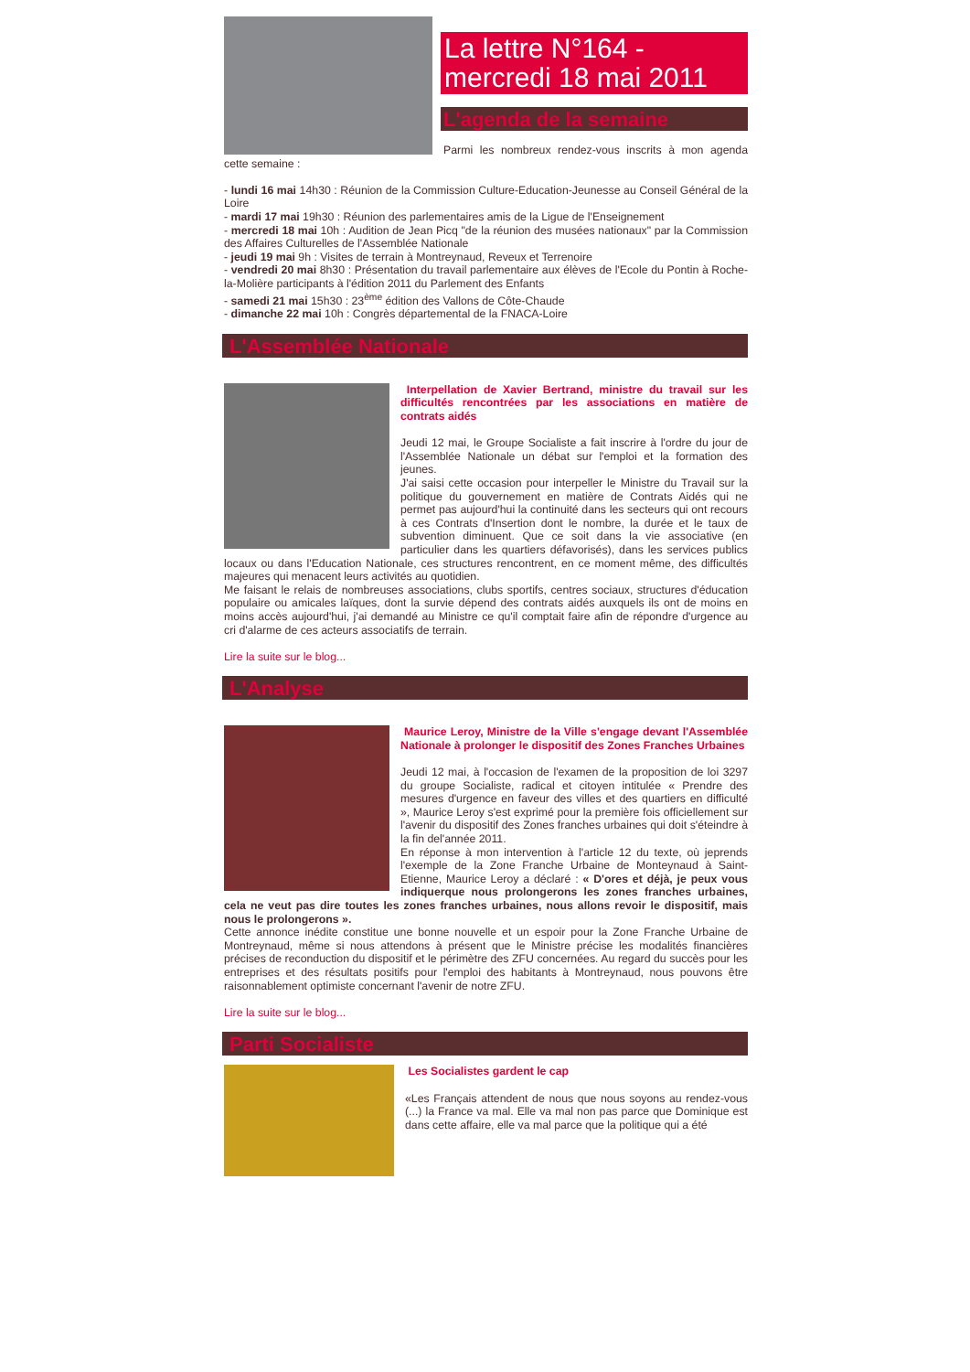La lettre N°164 -
mercredi 18 mai 2011
L'agenda de la semaine
Parmi les nombreux rendez-vous inscrits à mon agenda cette semaine :
- lundi 16 mai 14h30 : Réunion de la Commission Culture-Education-Jeunesse au Conseil Général de la Loire
- mardi 17 mai 19h30 : Réunion des parlementaires amis de la Ligue de l'Enseignement
- mercredi 18 mai 10h : Audition de Jean Picq "de la réunion des musées nationaux" par la Commission des Affaires Culturelles de l'Assemblée Nationale
- jeudi 19 mai 9h : Visites de terrain à Montreynaud, Reveux et Terrenoire
- vendredi 20 mai 8h30 : Présentation du travail parlementaire aux élèves de l'Ecole du Pontin à Roche-la-Molière participants à l'édition 2011 du Parlement des Enfants
- samedi 21 mai 15h30 : 23<sup>ème</sup> édition des Vallons de Côte-Chaude
- dimanche 22 mai 10h : Congrès départemental de la FNACA-Loire
L'Assemblée Nationale
Interpellation de Xavier Bertrand, ministre du travail sur les difficultés rencontrées par les associations en matière de contrats aidés
Jeudi 12 mai, le Groupe Socialiste a fait inscrire à l'ordre du jour de l'Assemblée Nationale un débat sur l'emploi et la formation des jeunes.
J'ai saisi cette occasion pour interpeller le Ministre du Travail sur la politique du gouvernement en matière de Contrats Aidés qui ne permet pas aujourd'hui la continuité dans les secteurs qui ont recours à ces Contrats d'Insertion dont le nombre, la durée et le taux de subvention diminuent. Que ce soit dans la vie associative (en particulier dans les quartiers défavorisés), dans les services publics locaux ou dans l'Education Nationale, ces structures rencontrent, en ce moment même, des difficultés majeures qui menacent leurs activités au quotidien.
Me faisant le relais de nombreuses associations, clubs sportifs, centres sociaux, structures d'éducation populaire ou amicales laïques, dont la survie dépend des contrats aidés auxquels ils ont de moins en moins accès aujourd'hui, j'ai demandé au Ministre ce qu'il comptait faire afin de répondre d'urgence au cri d'alarme de ces acteurs associatifs de terrain.
Lire la suite sur le blog...
L'Analyse
Maurice Leroy, Ministre de la Ville s'engage devant l'Assemblée Nationale à prolonger le dispositif des Zones Franches Urbaines
Jeudi 12 mai, à l'occasion de l'examen de la proposition de loi 3297 du groupe Socialiste, radical et citoyen intitulée « Prendre des mesures d'urgence en faveur des villes et des quartiers en difficulté », Maurice Leroy s'est exprimé pour la première fois officiellement sur l'avenir du dispositif des Zones franches urbaines qui doit s'éteindre à la fin del'année 2011.
En réponse à mon intervention à l'article 12 du texte, où jeprends l'exemple de la Zone Franche Urbaine de Monteynaud à Saint-Etienne, Maurice Leroy a déclaré : « D'ores et déjà, je peux vous indiquerque nous prolongerons les zones franches urbaines, cela ne veut pas dire toutes les zones franches urbaines, nous allons revoir le dispositif, mais nous le prolongerons ».
Cette annonce inédite constitue une bonne nouvelle et un espoir pour la Zone Franche Urbaine de Montreynaud, même si nous attendons à présent que le Ministre précise les modalités financières précises de reconduction du dispositif et le périmètre des ZFU concernées. Au regard du succès pour les entreprises et des résultats positifs pour l'emploi des habitants à Montreynaud, nous pouvons être raisonnablement optimiste concernant l'avenir de notre ZFU.
Lire la suite sur le blog...
Parti Socialiste
Les Socialistes gardent le cap
«Les Français attendent de nous que nous soyons au rendez-vous (...) la France va mal. Elle va mal non pas parce que Dominique est dans cette affaire, elle va mal parce que la politique qui a été